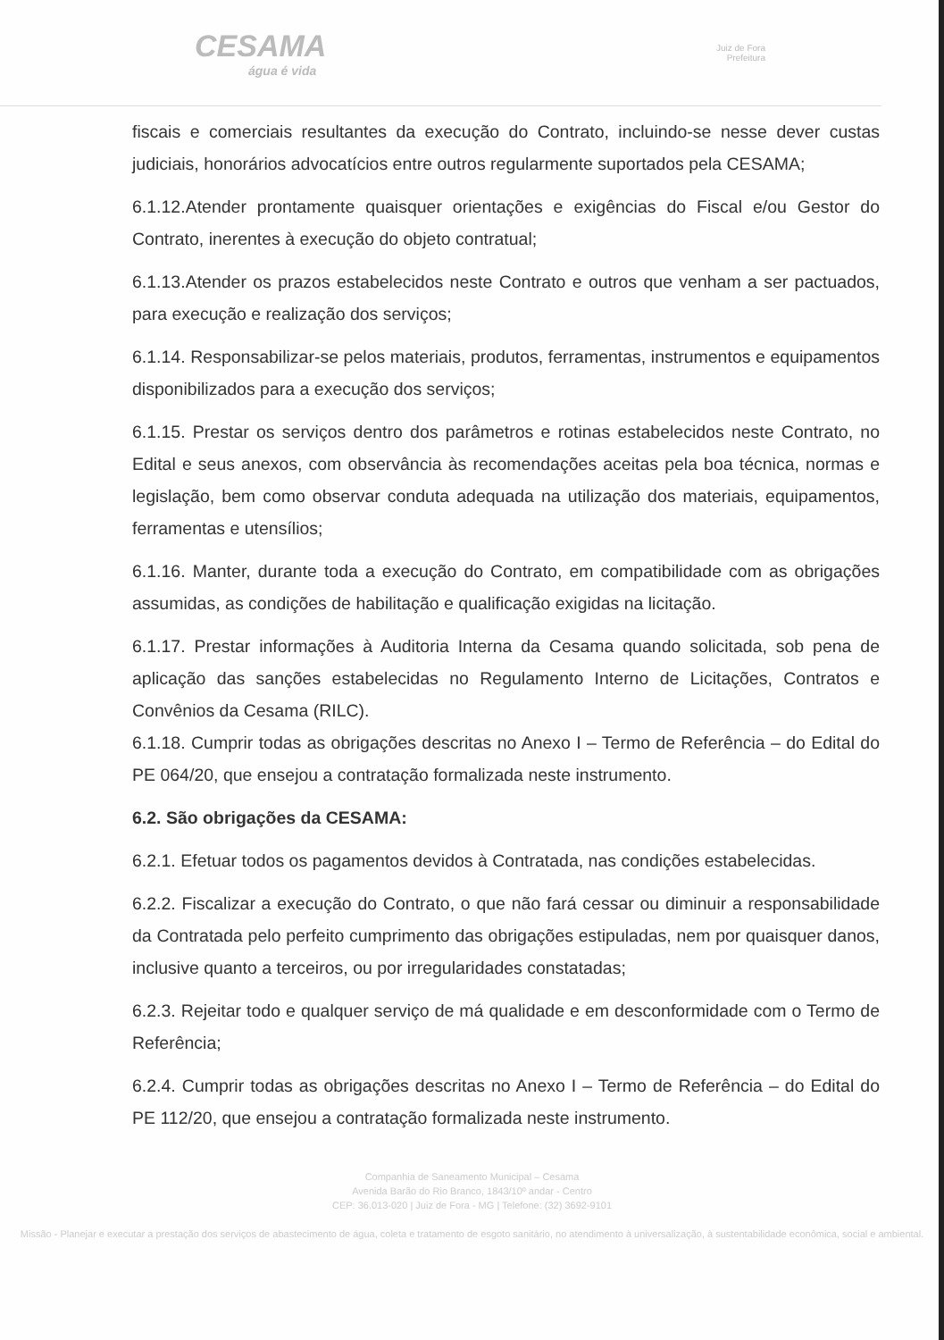CESAMA
água é vida
Juiz de Fora
Prefeitura
fiscais e comerciais resultantes da execução do Contrato, incluindo-se nesse dever custas judiciais, honorários advocatícios entre outros regularmente suportados pela CESAMA;
6.1.12.Atender prontamente quaisquer orientações e exigências do Fiscal e/ou Gestor do Contrato, inerentes à execução do objeto contratual;
6.1.13.Atender os prazos estabelecidos neste Contrato e outros que venham a ser pactuados, para execução e realização dos serviços;
6.1.14. Responsabilizar-se pelos materiais, produtos, ferramentas, instrumentos e equipamentos disponibilizados para a execução dos serviços;
6.1.15. Prestar os serviços dentro dos parâmetros e rotinas estabelecidos neste Contrato, no Edital e seus anexos, com observância às recomendações aceitas pela boa técnica, normas e legislação, bem como observar conduta adequada na utilização dos materiais, equipamentos, ferramentas e utensílios;
6.1.16. Manter, durante toda a execução do Contrato, em compatibilidade com as obrigações assumidas, as condições de habilitação e qualificação exigidas na licitação.
6.1.17. Prestar informações à Auditoria Interna da Cesama quando solicitada, sob pena de aplicação das sanções estabelecidas no Regulamento Interno de Licitações, Contratos e Convênios da Cesama (RILC).
6.1.18. Cumprir todas as obrigações descritas no Anexo I – Termo de Referência – do Edital do PE 064/20, que ensejou a contratação formalizada neste instrumento.
6.2. São obrigações da CESAMA:
6.2.1. Efetuar todos os pagamentos devidos à Contratada, nas condições estabelecidas.
6.2.2. Fiscalizar a execução do Contrato, o que não fará cessar ou diminuir a responsabilidade da Contratada pelo perfeito cumprimento das obrigações estipuladas, nem por quaisquer danos, inclusive quanto a terceiros, ou por irregularidades constatadas;
6.2.3. Rejeitar todo e qualquer serviço de má qualidade e em desconformidade com o Termo de Referência;
6.2.4. Cumprir todas as obrigações descritas no Anexo I – Termo de Referência – do Edital do PE 112/20, que ensejou a contratação formalizada neste instrumento.
Companhia de Saneamento Municipal – Cesama
Avenida Barão do Rio Branco, 1843/10º andar - Centro
CEP: 36.013-020 | Juiz de Fora - MG | Telefone: (32) 3692-9101
Missão - Planejar e executar a prestação dos serviços de abastecimento de água, coleta e tratamento de esgoto sanitário, no atendimento à universalização, à sustentabilidade econômica, social e ambiental.